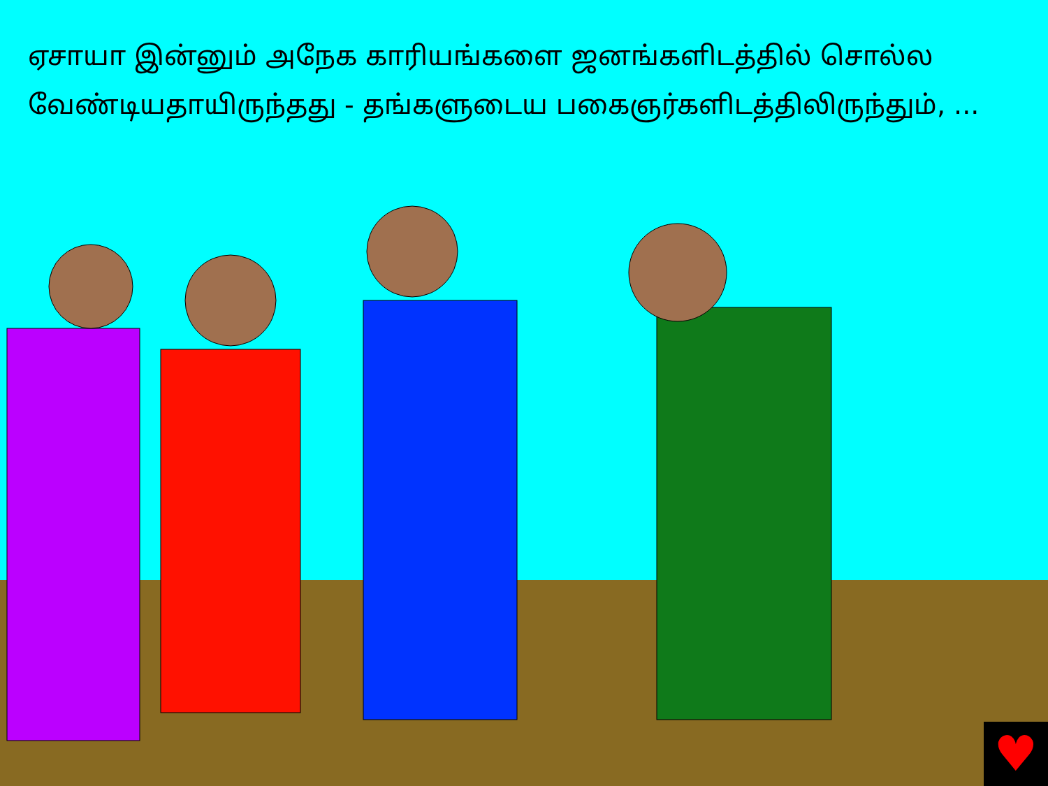ஏசாயா இன்னும் அநேக காரியங்களை ஜனங்களிடத்தில் சொல்ல வேண்டியதாயிருந்தது - தங்களுடைய பகைஞர்களிடத்திலிருந்தும், ...
♥